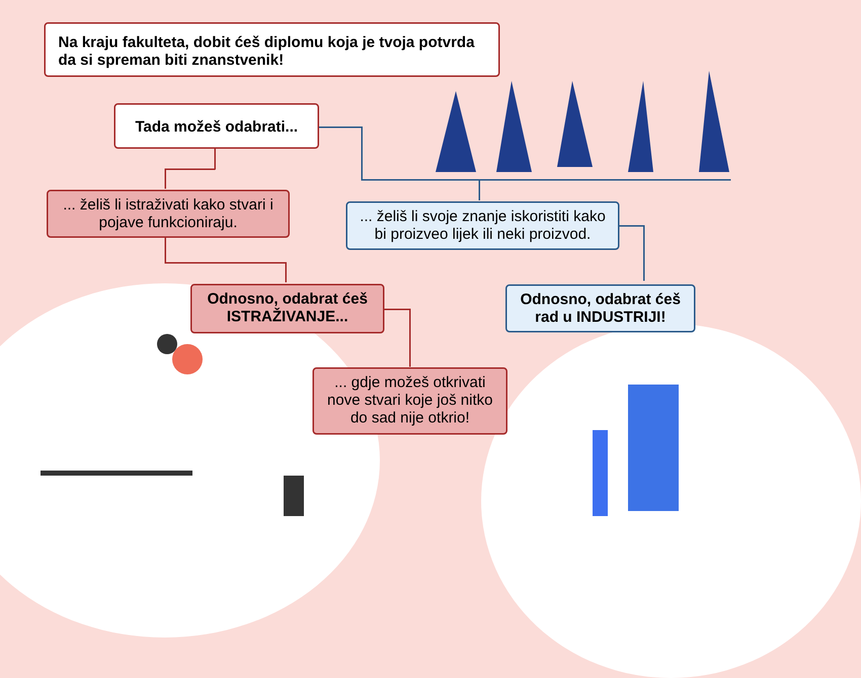Na kraju fakulteta, dobit ćeš diplomu koja je tvoja potvrda da si spreman biti znanstvenik!
Tada možeš odabrati...
... želiš li istraživati kako stvari i pojave funkcioniraju.
... želiš li svoje znanje iskoristiti kako bi proizveo lijek ili neki proizvod.
Odnosno, odabrat ćeš ISTRAŽIVANJE...
Odnosno, odabrat ćeš rad u INDUSTRIJI!
... gdje možeš otkrivati nove stvari koje još nitko do sad nije otkrio!